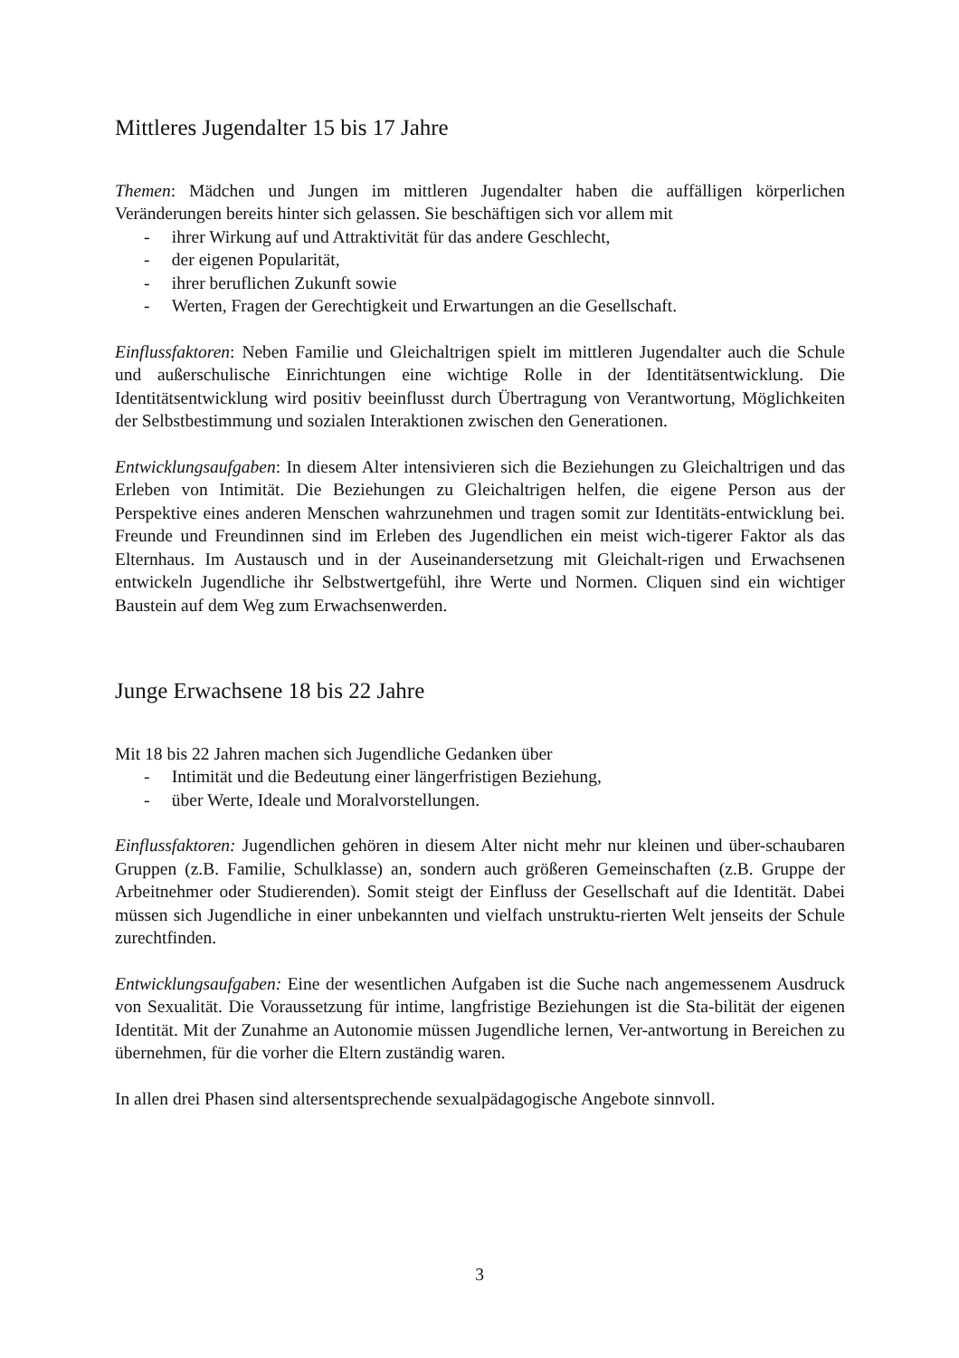Mittleres Jugendalter 15 bis 17 Jahre
Themen: Mädchen und Jungen im mittleren Jugendalter haben die auffälligen körperlichen Veränderungen bereits hinter sich gelassen. Sie beschäftigen sich vor allem mit
- ihrer Wirkung auf und Attraktivität für das andere Geschlecht,
- der eigenen Popularität,
- ihrer beruflichen Zukunft sowie
- Werten, Fragen der Gerechtigkeit und Erwartungen an die Gesellschaft.
Einflussfaktoren: Neben Familie und Gleichaltrigen spielt im mittleren Jugendalter auch die Schule und außerschulische Einrichtungen eine wichtige Rolle in der Identitätsentwicklung. Die Identitätsentwicklung wird positiv beeinflusst durch Übertragung von Verantwortung, Möglichkeiten der Selbstbestimmung und sozialen Interaktionen zwischen den Generationen.
Entwicklungsaufgaben: In diesem Alter intensivieren sich die Beziehungen zu Gleichaltrigen und das Erleben von Intimität. Die Beziehungen zu Gleichaltrigen helfen, die eigene Person aus der Perspektive eines anderen Menschen wahrzunehmen und tragen somit zur Identitäts-entwicklung bei. Freunde und Freundinnen sind im Erleben des Jugendlichen ein meist wich-tigerer Faktor als das Elternhaus. Im Austausch und in der Auseinandersetzung mit Gleichalt-rigen und Erwachsenen entwickeln Jugendliche ihr Selbstwertgefühl, ihre Werte und Normen. Cliquen sind ein wichtiger Baustein auf dem Weg zum Erwachsenwerden.
Junge Erwachsene 18 bis 22 Jahre
Mit 18 bis 22 Jahren machen sich Jugendliche Gedanken über
- Intimität und die Bedeutung einer längerfristigen Beziehung,
- über Werte, Ideale und Moralvorstellungen.
Einflussfaktoren: Jugendlichen gehören in diesem Alter nicht mehr nur kleinen und über-schaubaren Gruppen (z.B. Familie, Schulklasse) an, sondern auch größeren Gemeinschaften (z.B. Gruppe der Arbeitnehmer oder Studierenden). Somit steigt der Einfluss der Gesellschaft auf die Identität. Dabei müssen sich Jugendliche in einer unbekannten und vielfach unstruktu-rierten Welt jenseits der Schule zurechtfinden.
Entwicklungsaufgaben: Eine der wesentlichen Aufgaben ist die Suche nach angemessenem Ausdruck von Sexualität. Die Voraussetzung für intime, langfristige Beziehungen ist die Sta-bilität der eigenen Identität. Mit der Zunahme an Autonomie müssen Jugendliche lernen, Ver-antwortung in Bereichen zu übernehmen, für die vorher die Eltern zuständig waren.
In allen drei Phasen sind altersentsprechende sexualpädagogische Angebote sinnvoll.
3